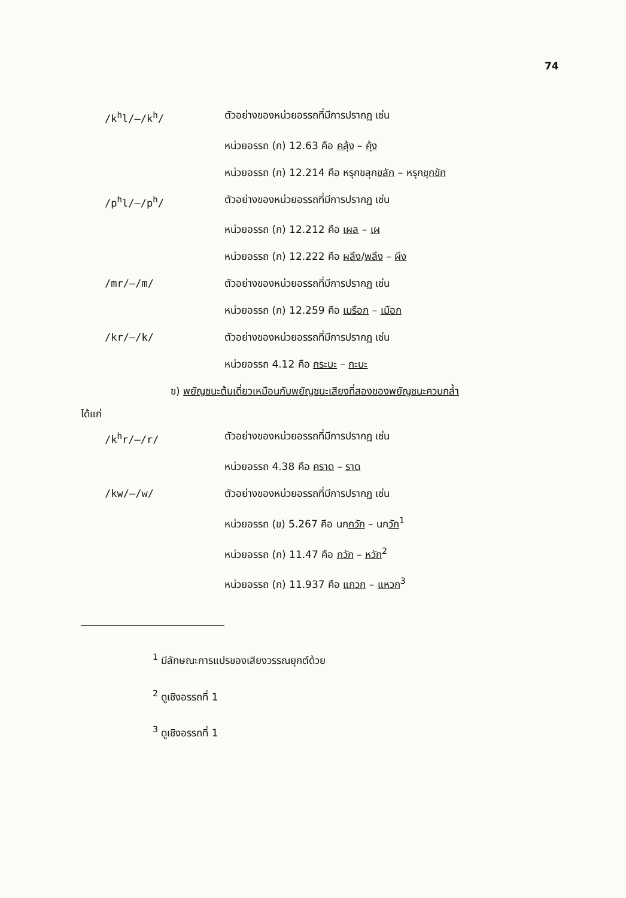74
/k<sup>h</sup>l/–/k<sup>h</sup>/ ตัวอย่างของหน่วยอรรถที่มีการปรากฏ เช่น
หน่วยอรรถ (ก) 12.63 คือ คลุ้ง – คุ้ง
หน่วยอรรถ (ก) 12.214 คือ หรุกขลุกขลัก – หรุกขุก ขัก
/p<sup>h</sup>l/–/p<sup>h</sup>/ ตัวอย่างของหน่วยอรรถที่มีการปรากฏ เช่น
หน่วยอรรถ (ก) 12.212 คือ เผล – เผ
หน่วยอรรถ (ก) 12.222 คือ ผลึง/พลึง – ผึง
/mr/–/m/ ตัวอย่างของหน่วยอรรถที่มีการปรากฏ เช่น
หน่วยอรรถ (ก) 12.259 คือ เมรือก – เมือก
/kr/–/k/ ตัวอย่างของหน่วยอรรถที่มีการปรากฏ เช่น
หน่วยอรรถ 4.12 คือ กระบะ – กะบะ
ข) พยัญชนะต้นเดี่ยวเหมือนกับพยัญชนะเสียงที่สองของพยัญชนะควบกล้ำ
ได้แก่
/k<sup>h</sup>r/–/r/ ตัวอย่างของหน่วยอรรถที่มีการปรากฏ เช่น
หน่วยอรรถ 4.38 คือ คราด – ราด
/kw/–/w/ ตัวอย่างของหน่วยอรรถที่มีการปรากฏ เช่น
หน่วยอรรถ (ข) 5.267 คือ นกกวัก – นกวัก<sup>1</sup>
หน่วยอรรถ (ก) 11.47 คือ กวัก – หวัก<sup>2</sup>
หน่วยอรรถ (ก) 11.937 คือ แกวก – แหวก<sup>3</sup>
<sup>1</sup> มีลักษณะการแปรของเสียงวรรณยุกต์ด้วย
<sup>2</sup> ดูเชิงอรรถที่ 1
<sup>3</sup> ดูเชิงอรรถที่ 1